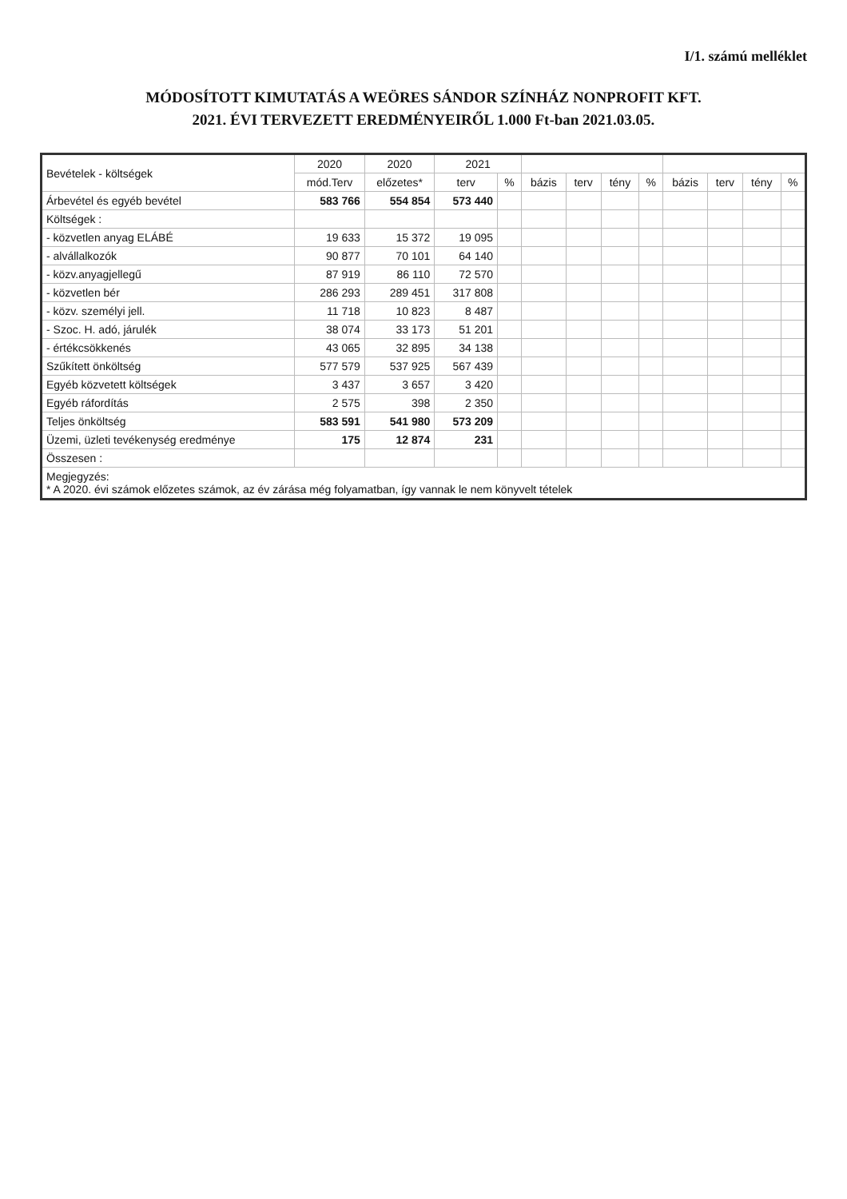I/1. számú melléklet
MÓDOSÍTOTT KIMUTATÁS A WEÖRES SÁNDOR SZÍNHÁZ NONPROFIT KFT.
2021. ÉVI TERVEZETT EREDMÉNYEIRŐL 1.000 Ft-ban 2021.03.05.
| Bevételek - költségek | 2020 | 2020 | 2021 | | | | | | | | | |
| --- | --- | --- | --- | --- | --- | --- | --- | --- | --- | --- | --- | --- |
| | mód.Terv | előzetes* | terv | % | bázis | terv | tény | % | bázis | terv | tény | % |
| Árbevétel és egyéb bevétel | 583 766 | 554 854 | 573 440 | | | | | | | | | |
| Költségek : | | | | | | | | | | | | |
| - közvetlen anyag ELÁBÉ | 19 633 | 15 372 | 19 095 | | | | | | | | | |
| - alvállalkozók | 90 877 | 70 101 | 64 140 | | | | | | | | | |
| - közv.anyagjellegű | 87 919 | 86 110 | 72 570 | | | | | | | | | |
| - közvetlen bér | 286 293 | 289 451 | 317 808 | | | | | | | | | |
| - közv. személyi jell. | 11 718 | 10 823 | 8 487 | | | | | | | | | |
| - Szoc. H. adó, járulék | 38 074 | 33 173 | 51 201 | | | | | | | | | |
| - értékcsökkenés | 43 065 | 32 895 | 34 138 | | | | | | | | | |
| Szűkített önköltség | 577 579 | 537 925 | 567 439 | | | | | | | | | |
| Egyéb közvetett költségek | 3 437 | 3 657 | 3 420 | | | | | | | | | |
| Egyéb ráfordítás | 2 575 | 398 | 2 350 | | | | | | | | | |
| Teljes önköltség | 583 591 | 541 980 | 573 209 | | | | | | | | | |
| Üzemi, üzleti tevékenység eredménye | 175 | 12 874 | 231 | | | | | | | | | |
| Összesen : | | | | | | | | | | | | |
| Megjegyzés: * A 2020. évi számok előzetes számok, az év zárása még folyamatban, így vannak le nem könyvelt tételek | | | | | | | | | | | | |